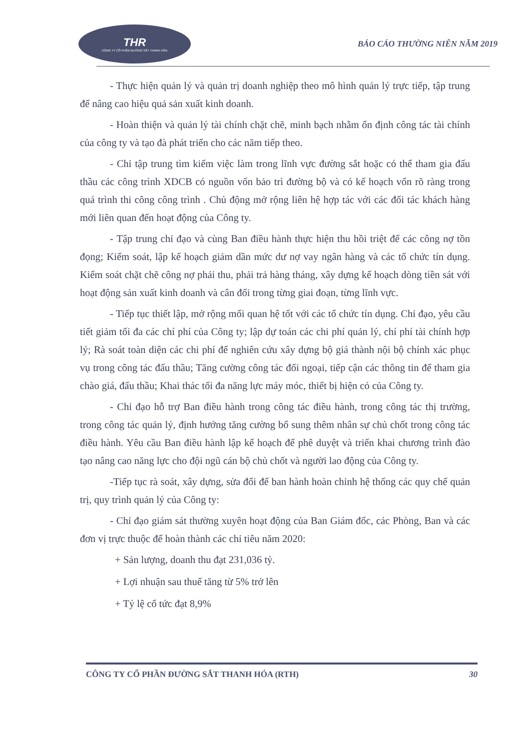THR
CÔNG TY CỔ PHẦN ĐƯỜNG SẮT THANH HÓA
BÁO CÁO THƯỜNG NIÊN NĂM 2019
- Thực hiện quản lý và quản trị doanh nghiệp theo mô hình quản lý trực tiếp, tập trung để nâng cao hiệu quả sản xuất kinh doanh.
- Hoàn thiện và quản lý tài chính chặt chẽ, minh bạch nhằm ổn định công tác tài chính của công ty và tạo đà phát triển cho các năm tiếp theo.
- Chỉ tập trung tìm kiếm việc làm trong lĩnh vực đường sắt hoặc có thể tham gia đấu thầu các công trình XDCB có nguồn vốn bảo trì đường bộ và có kế hoạch vốn rõ ràng trong quá trình thi công công trình . Chủ động mở rộng liên hệ hợp tác với các đối tác khách hàng mới liên quan đến hoạt động của Công ty.
- Tập trung chỉ đạo và cùng Ban điều hành thực hiện thu hồi triệt để các công nợ tồn đọng; Kiểm soát, lập kế hoạch giảm dần mức dư nợ vay ngân hàng và các tổ chức tín dụng. Kiểm soát chặt chẽ công nợ phải thu, phải trả hàng tháng, xây dựng kế hoạch dòng tiền sát với hoạt động sản xuất kinh doanh và cân đối trong từng giai đoạn, từng lĩnh vực.
- Tiếp tục thiết lập, mở rộng mối quan hệ tốt với các tổ chức tín dụng. Chỉ đạo, yêu cầu tiết giảm tối đa các chí phí của Công ty; lập dự toán các chi phí quản lý, chí phí tài chính hợp lý; Rà soát toàn diện các chi phí để nghiên cứu xây dựng bộ giá thành nội bộ chính xác phục vụ trong công tác đấu thầu; Tăng cường công tác đối ngoại, tiếp cận các thông tin để tham gia chào giá, đấu thầu; Khai thác tối đa năng lực máy móc, thiết bị hiện có của Công ty.
- Chỉ đạo hỗ trợ Ban điều hành trong công tác điều hành, trong công tác thị trường, trong công tác quản lý, định hướng tăng cường bổ sung thêm nhân sự chủ chốt trong công tác điều hành. Yêu cầu Ban điều hành lập kế hoạch để phê duyệt và triển khai chương trình đào tạo nâng cao năng lực cho đội ngũ cán bộ chủ chốt và người lao động của Công ty.
-Tiếp tục rà soát, xây dựng, sửa đổi để ban hành hoàn chỉnh hệ thống các quy chế quản trị, quy trình quản lý của Công ty:
- Chỉ đạo giám sát thường xuyên hoạt động của Ban Giám đốc, các Phòng, Ban và các đơn vị trực thuộc để hoàn thành các chỉ tiêu năm 2020:
+ Sản lượng, doanh thu đạt 231,036 tỷ.
+ Lợi nhuận sau thuế tăng từ 5% trở lên
+ Tỷ lệ cổ tức đạt 8,9%
CÔNG TY CỔ PHẦN ĐƯỜNG SẮT THANH HÓA (RTH) 30